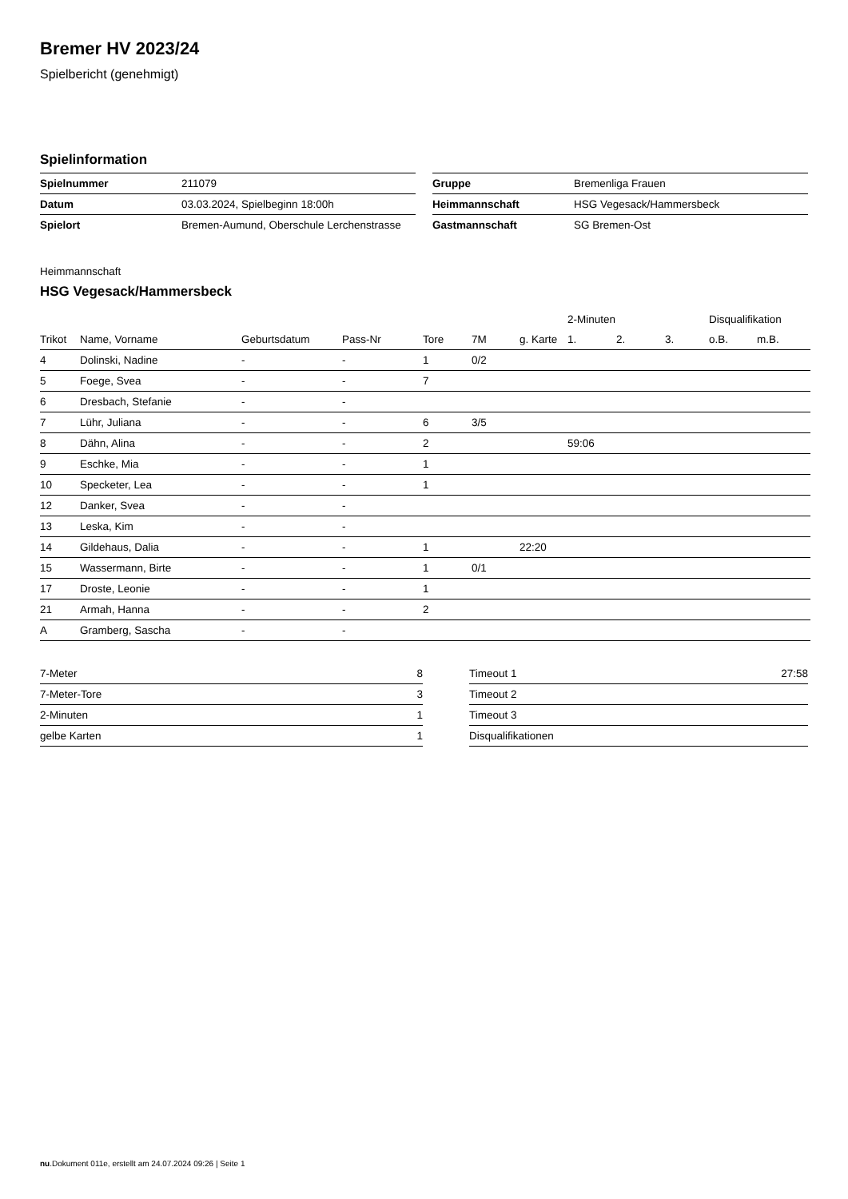Bremer HV 2023/24
Spielbericht (genehmigt)
Spielinformation
| Spielnummer | 211079 |
| Datum | 03.03.2024, Spielbeginn 18:00h |
| Spielort | Bremen-Aumund, Oberschule Lerchenstrasse |
| Gruppe | Bremenliga Frauen |
| Heimmannschaft | HSG Vegesack/Hammersbeck |
| Gastmannschaft | SG Bremen-Ost |
Heimmannschaft
HSG Vegesack/Hammersbeck
| | | | | | | | 2-Minuten | | | Disqualifikation | |
| --- | --- | --- | --- | --- | --- | --- | --- | --- | --- | --- | --- |
| Trikot | Name, Vorname | Geburtsdatum | Pass-Nr | Tore | 7M | g. Karte | 1. | 2. | 3. | o.B. | m.B. |
| 4 | Dolinski, Nadine | - | - | 1 | 0/2 | | | | | | |
| 5 | Foege, Svea | - | - | 7 | | | | | | | |
| 6 | Dresbach, Stefanie | - | - | | | | | | | | |
| 7 | Lühr, Juliana | - | - | 6 | 3/5 | | | | | | |
| 8 | Dähn, Alina | - | - | 2 | | | 59:06 | | | | |
| 9 | Eschke, Mia | - | - | 1 | | | | | | | |
| 10 | Specketer, Lea | - | - | 1 | | | | | | | |
| 12 | Danker, Svea | - | - | | | | | | | | |
| 13 | Leska, Kim | - | - | | | | | | | | |
| 14 | Gildehaus, Dalia | - | - | 1 | | 22:20 | | | | | |
| 15 | Wassermann, Birte | - | - | 1 | 0/1 | | | | | | |
| 17 | Droste, Leonie | - | - | 1 | | | | | | | |
| 21 | Armah, Hanna | - | - | 2 | | | | | | | |
| A | Gramberg, Sascha | - | - | | | | | | | | |
| 7-Meter | 8 |
| 7-Meter-Tore | 3 |
| 2-Minuten | 1 |
| gelbe Karten | 1 |
| Timeout 1 | 27:58 |
| Timeout 2 | |
| Timeout 3 | |
| Disqualifikationen | |
nu.Dokument 011e, erstellt am 24.07.2024 09:26 | Seite 1